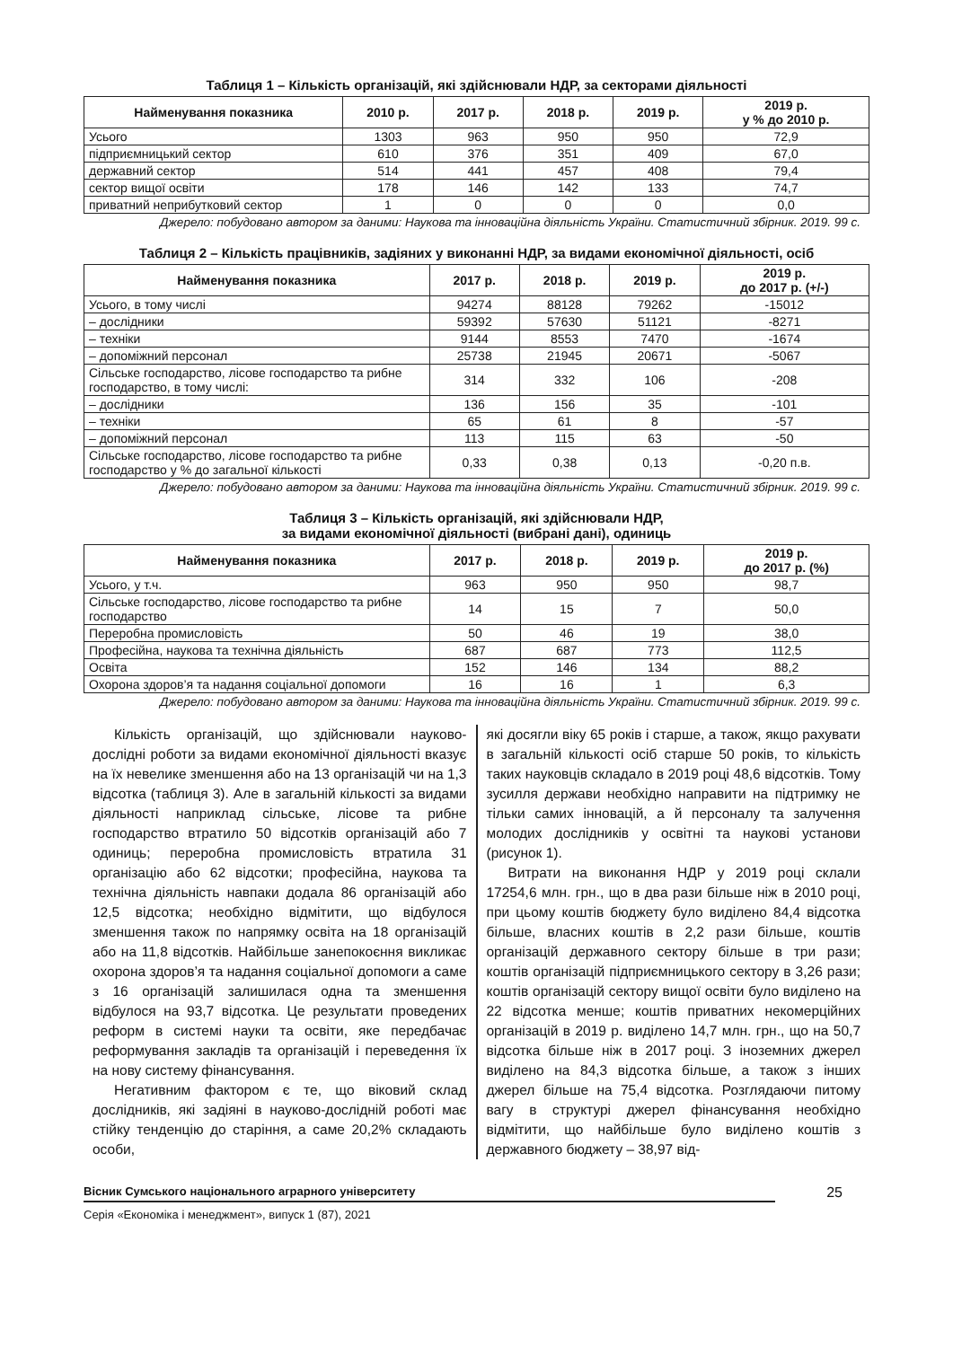Таблиця 1 – Кількість організацій, які здійснювали НДР, за секторами діяльності
| Найменування показника | 2010 р. | 2017 р. | 2018 р. | 2019 р. | 2019 р. у % до 2010 р. |
| --- | --- | --- | --- | --- | --- |
| Усього | 1303 | 963 | 950 | 950 | 72,9 |
| підприємницький сектор | 610 | 376 | 351 | 409 | 67,0 |
| державний сектор | 514 | 441 | 457 | 408 | 79,4 |
| сектор вищої освіти | 178 | 146 | 142 | 133 | 74,7 |
| приватний неприбутковий сектор | 1 | 0 | 0 | 0 | 0,0 |
Джерело: побудовано автором за даними: Наукова та інноваційна діяльність України. Статистичний збірник. 2019. 99 с.
Таблиця 2 – Кількість працівників, задіяних у виконанні НДР, за видами економічної діяльності, осіб
| Найменування показника | 2017 р. | 2018 р. | 2019 р. | 2019 р. до 2017 р. (+/-) |
| --- | --- | --- | --- | --- |
| Усього, в тому числі | 94274 | 88128 | 79262 | -15012 |
| – дослідники | 59392 | 57630 | 51121 | -8271 |
| – техніки | 9144 | 8553 | 7470 | -1674 |
| – допоміжний персонал | 25738 | 21945 | 20671 | -5067 |
| Сільське господарство, лісове господарство та рибне господарство, в тому числі: | 314 | 332 | 106 | -208 |
| – дослідники | 136 | 156 | 35 | -101 |
| – техніки | 65 | 61 | 8 | -57 |
| – допоміжний персонал | 113 | 115 | 63 | -50 |
| Сільське господарство, лісове господарство та рибне господарство у % до загальної кількості | 0,33 | 0,38 | 0,13 | -0,20 п.в. |
Джерело: побудовано автором за даними: Наукова та інноваційна діяльність України. Статистичний збірник. 2019. 99 с.
Таблиця 3 – Кількість організацій, які здійснювали НДР,
за видами економічної діяльності (вибрані дані), одиниць
| Найменування показника | 2017 р. | 2018 р. | 2019 р. | 2019 р. до 2017 р. (%) |
| --- | --- | --- | --- | --- |
| Усього, у т.ч. | 963 | 950 | 950 | 98,7 |
| Сільське господарство, лісове господарство та рибне господарство | 14 | 15 | 7 | 50,0 |
| Переробна промисловість | 50 | 46 | 19 | 38,0 |
| Професійна, наукова та технічна діяльність | 687 | 687 | 773 | 112,5 |
| Освіта | 152 | 146 | 134 | 88,2 |
| Охорона здоров’я та надання соціальної допомоги | 16 | 16 | 1 | 6,3 |
Джерело: побудовано автором за даними: Наукова та інноваційна діяльність України. Статистичний збірник. 2019. 99 с.
Кількість організацій, що здійснювали науково-дослідні роботи за видами економічної діяльності вказує на їх невелике зменшення або на 13 організацій чи на 1,3 відсотка (таблиця 3). Але в загальній кількості за видами діяльності наприклад сільське, лісове та рибне господарство втратило 50 відсотків організацій або 7 одиниць; переробна промисловість втратила 31 організацію або 62 відсотки; професійна, наукова та технічна діяльність навпаки додала 86 організацій або 12,5 відсотка; необхідно відмітити, що відбулося зменшення також по напрямку освіта на 18 організацій або на 11,8 відсотків. Найбільше занепокоєння викликає охорона здоров’я та надання соціальної допомоги а саме з 16 організацій залишилася одна та зменшення відбулося на 93,7 відсотка. Це результати проведених реформ в системі науки та освіти, яке передбачає реформування закладів та організацій і переведення їх на нову систему фінансування.
Негативним фактором є те, що віковий склад дослідників, які задіяні в науково-дослідній роботі має стійку тенденцію до старіння, а саме 20,2% складають особи,
які досягли віку 65 років і старше, а також, якщо рахувати в загальній кількості осіб старше 50 років, то кількість таких науковців складало в 2019 році 48,6 відсотків. Тому зусилля держави необхідно направити на підтримку не тільки самих інновацій, а й персоналу та залучення молодих дослідників у освітні та наукові установи (рисунок 1).
Витрати на виконання НДР у 2019 році склали 17254,6 млн. грн., що в два рази більше ніж в 2010 році, при цьому коштів бюджету було виділено 84,4 відсотка більше, власних коштів в 2,2 рази більше, коштів організацій державного сектору більше в три рази; коштів організацій підприємницького сектору в 3,26 рази; коштів організацій сектору вищої освіти було виділено на 22 відсотка менше; коштів приватних некомерційних організацій в 2019 р. виділено 14,7 млн. грн., що на 50,7 відсотка більше ніж в 2017 році. З іноземних джерел виділено на 84,3 відсотка більше, а також з інших джерел більше на 75,4 відсотка. Розглядаючи питому вагу в структурі джерел фінансування необхідно відмітити, що найбільше було виділено коштів з державного бюджету – 38,97 від-
Вісник Сумського національного аграрного університету
Серія «Економіка і менеджмент», випуск 1 (87), 2021
25